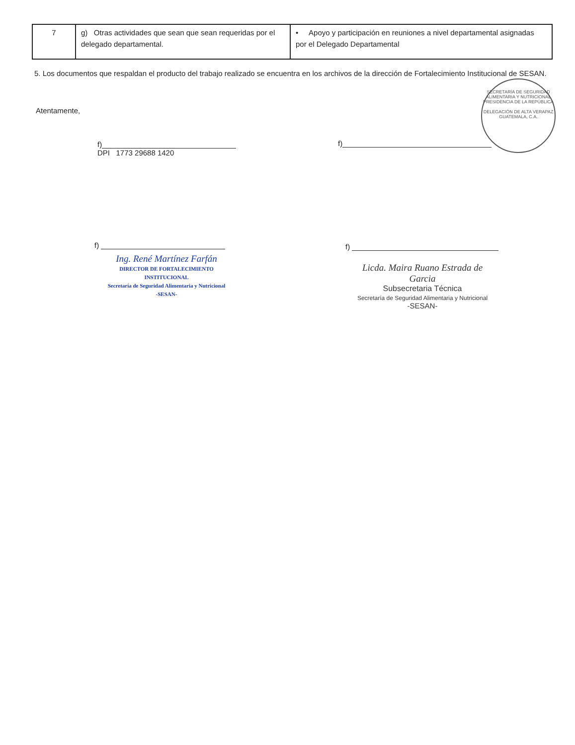| 7 | g) Otras actividades que sean que sean requeridas por el delegado departamental. | • Apoyo y participación en reuniones a nivel departamental asignadas por el Delegado Departamental |
5. Los documentos que respaldan el producto del trabajo realizado se encuentra en los archivos de la dirección de Fortalecimiento Institucional de SESAN.
Atentamente,
f)
DPI 1773 29688 1420
f)
f)
Ing. René Martínez Farfán
DIRECTOR DE FORTALECIMIENTO INSTITUCIONAL
Secretaría de Seguridad Alimentaria y Nutricional
-SESAN-
f)
Licda. Maira Ruano Estrada de Garcia
Subsecretaria Técnica
Secretaría de Seguridad Alimentaria y Nutricional
-SESAN-
SECRETARÍA DE SEGURIDAD ALIMENTARIA Y NUTRICIONAL
PRESIDENCIA DE LA REPÚBLICA
DELEGACIÓN DE ALTA VERAPAZ
GUATEMALA, C.A.